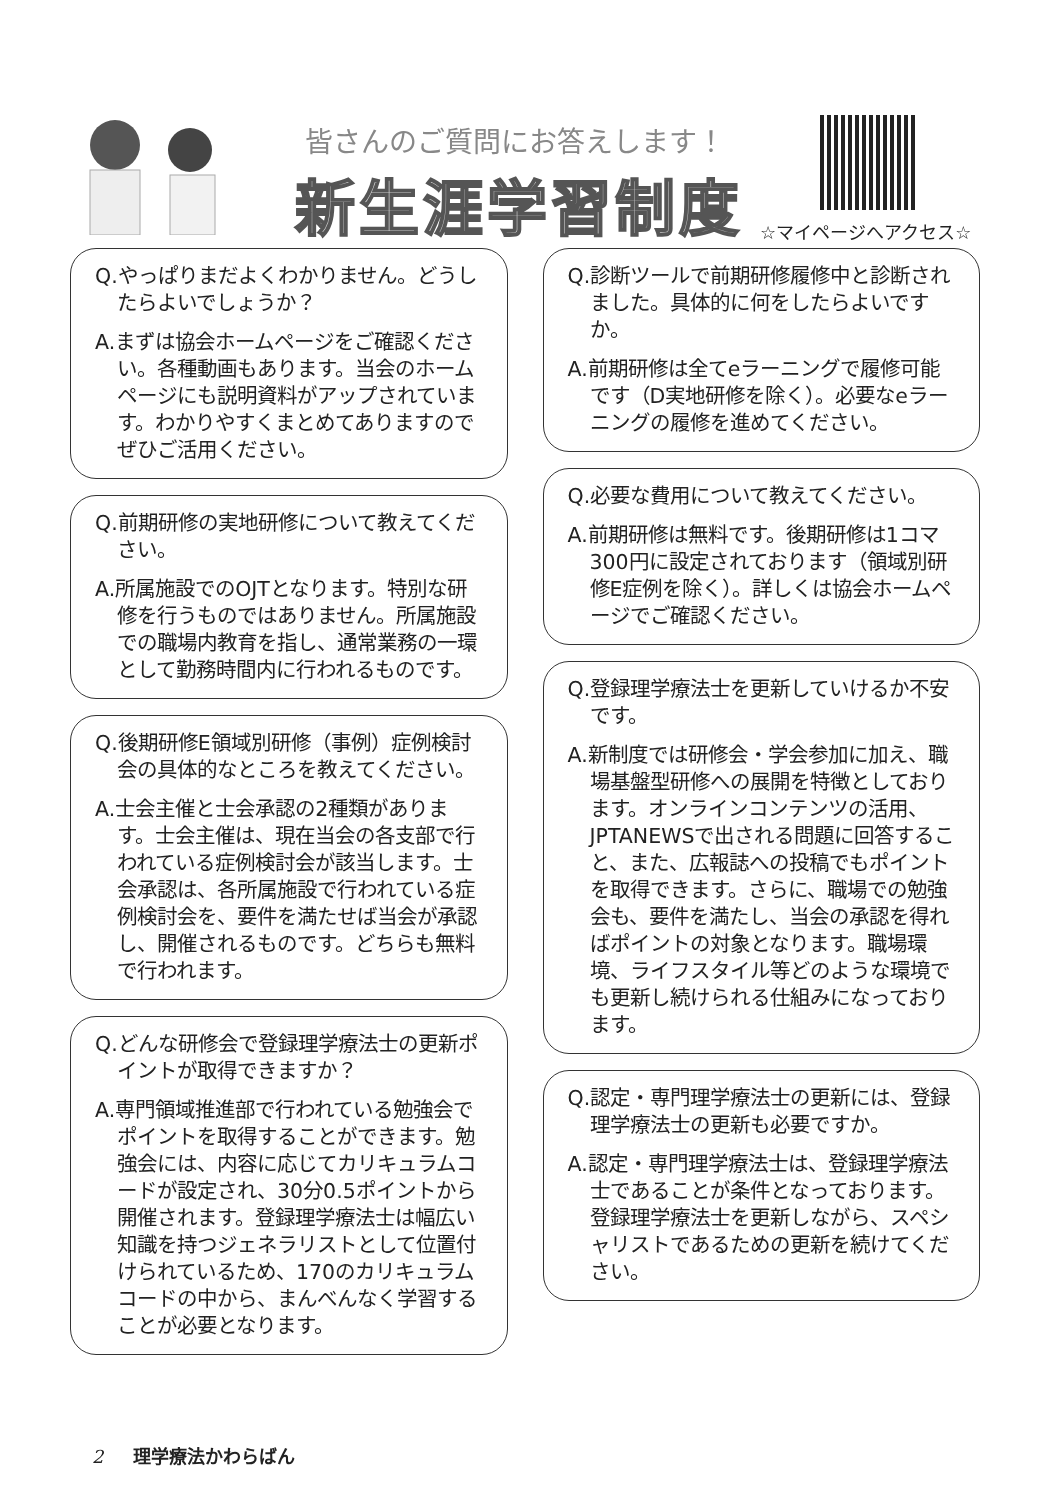皆さんのご質問にお答えします！
新生涯学習制度 ☆マイページへアクセス☆
Q.やっぱりまだよくわかりません。どうしたらよいでしょうか？
A.まずは協会ホームページをご確認ください。各種動画もあります。当会のホームページにも説明資料がアップされています。わかりやすくまとめてありますのでぜひご活用ください。
Q.前期研修の実地研修について教えてください。
A.所属施設でのOJTとなります。特別な研修を行うものではありません。所属施設での職場内教育を指し、通常業務の一環として勤務時間内に行われるものです。
Q.後期研修E領域別研修（事例）症例検討会の具体的なところを教えてください。
A.士会主催と士会承認の2種類があります。士会主催は、現在当会の各支部で行われている症例検討会が該当します。士会承認は、各所属施設で行われている症例検討会を、要件を満たせば当会が承認し、開催されるものです。どちらも無料で行われます。
Q.どんな研修会で登録理学療法士の更新ポイントが取得できますか？
A.専門領域推進部で行われている勉強会でポイントを取得することができます。勉強会には、内容に応じてカリキュラムコードが設定され、30分0.5ポイントから開催されます。登録理学療法士は幅広い知識を持つジェネラリストとして位置付けられているため、170のカリキュラムコードの中から、まんべんなく学習することが必要となります。
Q.診断ツールで前期研修履修中と診断されました。具体的に何をしたらよいですか。
A.前期研修は全てeラーニングで履修可能です（D実地研修を除く）。必要なeラーニングの履修を進めてください。
Q.必要な費用について教えてください。
A.前期研修は無料です。後期研修は1コマ300円に設定されております（領域別研修E症例を除く）。詳しくは協会ホームページでご確認ください。
Q.登録理学療法士を更新していけるか不安です。
A.新制度では研修会・学会参加に加え、職場基盤型研修への展開を特徴としております。オンラインコンテンツの活用、JPTANEWSで出される問題に回答すること、また、広報誌への投稿でもポイントを取得できます。さらに、職場での勉強会も、要件を満たし、当会の承認を得ればポイントの対象となります。職場環境、ライフスタイル等どのような環境でも更新し続けられる仕組みになっております。
Q.認定・専門理学療法士の更新には、登録理学療法士の更新も必要ですか。
A.認定・専門理学療法士は、登録理学療法士であることが条件となっております。登録理学療法士を更新しながら、スペシャリストであるための更新を続けてください。
2 理学療法かわらばん